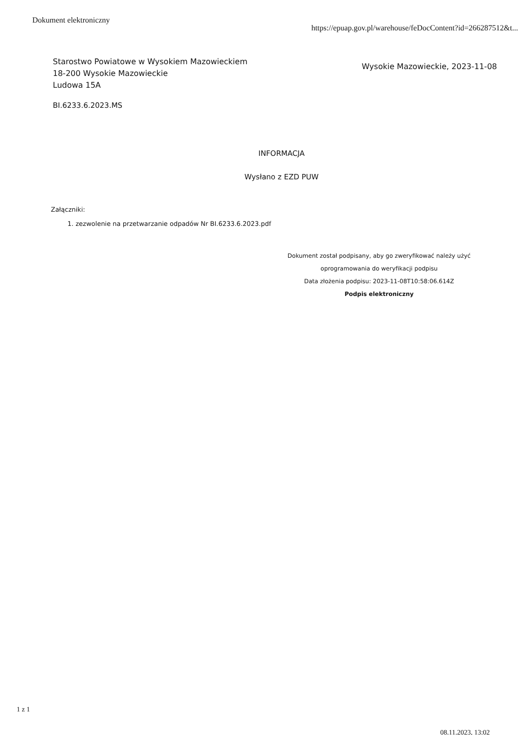Dokument elektroniczny https://epuap.gov.pl/warehouse/feDocContent?id=266287512&t...
Starostwo Powiatowe w Wysokiem Mazowieckiem
18-200 Wysokie Mazowieckie
Ludowa 15A
Wysokie Mazowieckie, 2023-11-08
BI.6233.6.2023.MS
INFORMACJA
Wysłano z EZD PUW
Załączniki:
1. zezwolenie na przetwarzanie odpadów Nr BI.6233.6.2023.pdf
Dokument został podpisany, aby go zweryfikować należy użyć
oprogramowania do weryfikacji podpisu
Data złożenia podpisu: 2023-11-08T10:58:06.614Z
Podpis elektroniczny
1 z 1
08.11.2023, 13:02